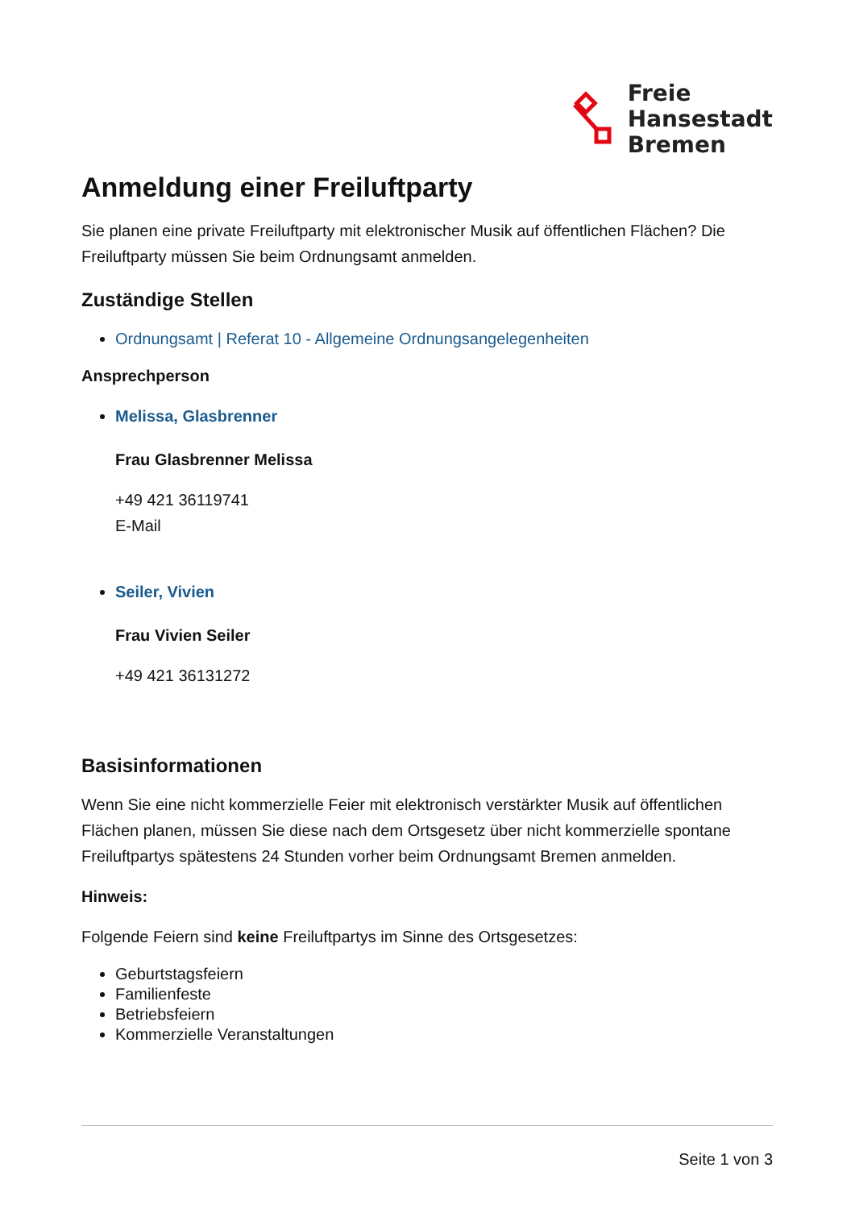Freie
Hansestadt
Bremen
Anmeldung einer Freiluftparty
Sie planen eine private Freiluftparty mit elektronischer Musik auf öffentlichen Flächen? Die Freiluftparty müssen Sie beim Ordnungsamt anmelden.
Zuständige Stellen
Ordnungsamt | Referat 10 - Allgemeine Ordnungsangelegenheiten
Ansprechperson
Melissa, Glasbrenner
Frau Glasbrenner Melissa
+49 421 36119741
E-Mail
Seiler, Vivien
Frau Vivien Seiler
+49 421 36131272
Basisinformationen
Wenn Sie eine nicht kommerzielle Feier mit elektronisch verstärkter Musik auf öffentlichen Flächen planen, müssen Sie diese nach dem Ortsgesetz über nicht kommerzielle spontane Freiluftpartys spätestens 24 Stunden vorher beim Ordnungsamt Bremen anmelden.
Hinweis:
Folgende Feiern sind keine Freiluftpartys im Sinne des Ortsgesetzes:
Geburtstagsfeiern
Familienfeste
Betriebsfeiern
Kommerzielle Veranstaltungen
Seite 1 von 3